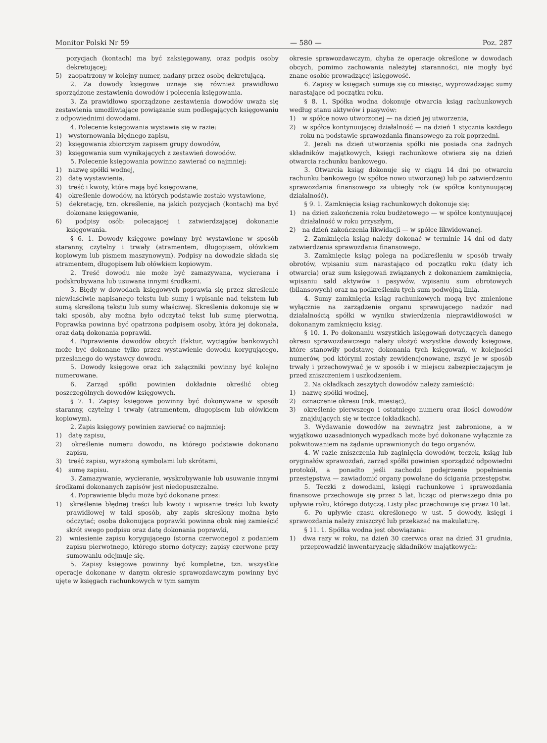Monitor Polski Nr 59 — 580 — Poz. 287
pozycjach (kontach) ma być zaksięgowany, oraz podpis osoby dekretującej;
5) zaopatrzony w kolejny numer, nadany przez osobę dekretującą.
2. Za dowody księgowe uznaje się również prawidłowo sporządzone zestawienia dowodów i polecenia księgowania.
3. Za prawidłowo sporządzone zestawienia dowodów uważa się zestawienia umożliwiające powiązanie sum podlegających księgowaniu z odpowiednimi dowodami.
4. Polecenie księgowania wystawia się w razie:
1) wystornowania błędnego zapisu,
2) księgowania zbiorczym zapisem grupy dowodów,
3) księgowania sum wynikających z zestawień dowodów.
5. Polecenie księgowania powinno zawierać co najmniej:
1) nazwę spółki wodnej,
2) datę wystawienia,
3) treść i kwoty, które mają być księgowane,
4) określenie dowodów, na których podstawie zostało wystawione,
5) dekretację, tzn. określenie, na jakich pozycjach (kontach) ma być dokonane księgowanie,
6) podpisy osób: polecającej i zatwierdzającej dokonanie księgowania.
§ 6. 1. Dowody księgowe powinny być wystawione w sposób staranny, czytelny i trwały (atramentem, długopisem, ołówkiem kopiowym lub pismem maszynowym). Podpisy na dowodzie składa się atramentem, długopisem lub ołówkiem kopiowym.
2. Treść dowodu nie może być zamazywana, wycierana i podskrobywana lub usuwana innymi środkami.
3. Błędy w dowodach księgowych poprawia się przez skreślenie niewłaściwie napisanego tekstu lub sumy i wpisanie nad tekstem lub sumą skreśloną tekstu lub sumy właściwej. Skreślenia dokonuje się w taki sposób, aby można było odczytać tekst lub sumę pierwotną. Poprawka powinna być opatrzona podpisem osoby, która jej dokonała, oraz datą dokonania poprawki.
4. Poprawienie dowodów obcych (faktur, wyciągów bankowych) może być dokonane tylko przez wystawienie dowodu korygującego, przesłanego do wystawcy dowodu.
5. Dowody księgowe oraz ich załączniki powinny być kolejno numerowane.
6. Zarząd spółki powinien dokładnie określić obieg poszczególnych dowodów księgowych.
§ 7. 1. Zapisy księgowe powinny być dokonywane w sposób staranny, czytelny i trwały (atramentem, długopisem lub ołówkiem kopiowym).
2. Zapis księgowy powinien zawierać co najmniej:
1) datę zapisu,
2) określenie numeru dowodu, na którego podstawie dokonano zapisu,
3) treść zapisu, wyrażoną symbolami lub skrótami,
4) sumę zapisu.
3. Zamazywanie, wycieranie, wyskrobywanie lub usuwanie innymi środkami dokonanych zapisów jest niedopuszczalne.
4. Poprawienie błędu może być dokonane przez:
1) skreślenie błędnej treści lub kwoty i wpisanie treści lub kwoty prawidłowej w taki sposób, aby zapis skreślony można było odczytać; osoba dokonująca poprawki powinna obok niej zamieścić skrót swego podpisu oraz datę dokonania poprawki,
2) wniesienie zapisu korygującego (storna czerwonego) z podaniem zapisu pierwotnego, którego storno dotyczy; zapisy czerwone przy sumowaniu odejmuje się.
5. Zapisy księgowe powinny być kompletne, tzn. wszystkie operacje dokonane w danym okresie sprawozdawczym powinny być ujęte w księgach rachunkowych w tym samym
okresie sprawozdawczym, chyba że operacje określone w dowodach obcych, pomimo zachowania należytej staranności, nie mogły być znane osobie prowadzącej księgowość.
6. Zapisy w księgach sumuje się co miesiąc, wyprowadzając sumy narastające od początku roku.
§ 8. 1. Spółka wodna dokonuje otwarcia ksiąg rachunkowych według stanu aktywów i pasywów:
1) w spółce nowo utworzonej — na dzień jej utworzenia,
2) w spółce kontynuującej działalność — na dzień 1 stycznia każdego roku na podstawie sprawozdania finansowego za rok poprzedni.
2. Jeżeli na dzień utworzenia spółki nie posiada ona żadnych składników majątkowych, księgi rachunkowe otwiera się na dzień otwarcia rachunku bankowego.
3. Otwarcia ksiąg dokonuje się w ciągu 14 dni po otwarciu rachunku bankowego (w spółce nowo utworzonej) lub po zatwierdzeniu sprawozdania finansowego za ubiegły rok (w spółce kontynuującej działalność).
§ 9. 1. Zamknięcia ksiąg rachunkowych dokonuje się:
1) na dzień zakończenia roku budżetowego — w spółce kontynuującej działalność w roku przyszłym,
2) na dzień zakończenia likwidacji — w spółce likwidowanej.
2. Zamknięcia ksiąg należy dokonać w terminie 14 dni od daty zatwierdzenia sprawozdania finansowego.
3. Zamknięcie ksiąg polega na podkreśleniu w sposób trwały obrotów, wpisaniu sum narastająco od początku roku (daty ich otwarcia) oraz sum księgowań związanych z dokonaniem zamknięcia, wpisaniu sald aktywów i pasywów, wpisaniu sum obrotowych (bilansowych) oraz na podkreśleniu tych sum podwójną linią.
4. Sumy zamknięcia ksiąg rachunkowych mogą być zmienione wyłącznie na zarządzenie organu sprawującego nadzór nad działalnością spółki w wyniku stwierdzenia nieprawidłowości w dokonanym zamknięciu ksiąg.
§ 10. 1. Po dokonaniu wszystkich księgowań dotyczących danego okresu sprawozdawczego należy ułożyć wszystkie dowody księgowe, które stanowiły podstawę dokonania tych księgowań, w kolejności numerów, pod którymi zostały zewidencjonowane, zszyć je w sposób trwały i przechowywać je w sposób i w miejscu zabezpieczającym je przed zniszczeniem i uszkodzeniem.
2. Na okładkach zeszytych dowodów należy zamieścić:
1) nazwę spółki wodnej,
2) oznaczenie okresu (rok, miesiąc),
3) określenie pierwszego i ostatniego numeru oraz ilości dowodów znajdujących się w teczce (okładkach).
3. Wydawanie dowodów na zewnątrz jest zabronione, a w wyjątkowo uzasadnionych wypadkach może być dokonane wyłącznie za pokwitowaniem na żądanie uprawnionych do tego organów.
4. W razie zniszczenia lub zaginięcia dowodów, teczek, ksiąg lub oryginałów sprawozdań, zarząd spółki powinien sporządzić odpowiedni protokół, a ponadto jeśli zachodzi podejrzenie popełnienia przestępstwa — zawiadomić organy powołane do ścigania przestępstw.
5. Teczki z dowodami, księgi rachunkowe i sprawozdania finansowe przechowuje się przez 5 lat, licząc od pierwszego dnia po upływie roku, którego dotyczą. Listy płac przechowuje się przez 10 lat.
6. Po upływie czasu określonego w ust. 5 dowody, księgi i sprawozdania należy zniszczyć lub przekazać na makulaturę.
§ 11. 1. Spółka wodna jest obowiązana:
1) dwa razy w roku, na dzień 30 czerwca oraz na dzień 31 grudnia, przeprowadzić inwentaryzację składników majątkowych: